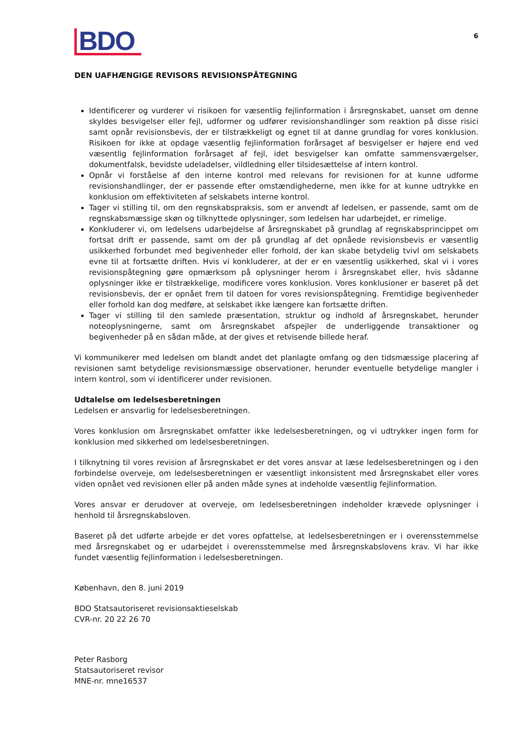BDO
6
DEN UAFHÆNGIGE REVISORS REVISIONSPÅTEGNING
Identificerer og vurderer vi risikoen for væsentlig fejlinformation i årsregnskabet, uanset om denne skyldes besvigelser eller fejl, udformer og udfører revisionshandlinger som reaktion på disse risici samt opnår revisionsbevis, der er tilstrækkeligt og egnet til at danne grundlag for vores konklusion. Risikoen for ikke at opdage væsentlig fejlinformation forårsaget af besvigelser er højere end ved væsentlig fejlinformation forårsaget af fejl, idet besvigelser kan omfatte sammensværgelser, dokumentfalsk, bevidste udeladelser, vildledning eller tilsidesættelse af intern kontrol.
Opnår vi forståelse af den interne kontrol med relevans for revisionen for at kunne udforme revisionshandlinger, der er passende efter omstændighederne, men ikke for at kunne udtrykke en konklusion om effektiviteten af selskabets interne kontrol.
Tager vi stilling til, om den regnskabspraksis, som er anvendt af ledelsen, er passende, samt om de regnskabsmæssige skøn og tilknyttede oplysninger, som ledelsen har udarbejdet, er rimelige.
Konkluderer vi, om ledelsens udarbejdelse af årsregnskabet på grundlag af regnskabsprincippet om fortsat drift er passende, samt om der på grundlag af det opnåede revisionsbevis er væsentlig usikkerhed forbundet med begivenheder eller forhold, der kan skabe betydelig tvivl om selskabets evne til at fortsætte driften. Hvis vi konkluderer, at der er en væsentlig usikkerhed, skal vi i vores revisionspåtegning gøre opmærksom på oplysninger herom i årsregnskabet eller, hvis sådanne oplysninger ikke er tilstrækkelige, modificere vores konklusion. Vores konklusioner er baseret på det revisionsbevis, der er opnået frem til datoen for vores revisionspåtegning. Fremtidige begivenheder eller forhold kan dog medføre, at selskabet ikke længere kan fortsætte driften.
Tager vi stilling til den samlede præsentation, struktur og indhold af årsregnskabet, herunder noteoplysningerne, samt om årsregnskabet afspejler de underliggende transaktioner og begivenheder på en sådan måde, at der gives et retvisende billede heraf.
Vi kommunikerer med ledelsen om blandt andet det planlagte omfang og den tidsmæssige placering af revisionen samt betydelige revisionsmæssige observationer, herunder eventuelle betydelige mangler i intern kontrol, som vi identificerer under revisionen.
Udtalelse om ledelsesberetningen
Ledelsen er ansvarlig for ledelsesberetningen.
Vores konklusion om årsregnskabet omfatter ikke ledelsesberetningen, og vi udtrykker ingen form for konklusion med sikkerhed om ledelsesberetningen.
I tilknytning til vores revision af årsregnskabet er det vores ansvar at læse ledelsesberetningen og i den forbindelse overveje, om ledelsesberetningen er væsentligt inkonsistent med årsregnskabet eller vores viden opnået ved revisionen eller på anden måde synes at indeholde væsentlig fejlinformation.
Vores ansvar er derudover at overveje, om ledelsesberetningen indeholder krævede oplysninger i henhold til årsregnskabsloven.
Baseret på det udførte arbejde er det vores opfattelse, at ledelsesberetningen er i overensstemmelse med årsregnskabet og er udarbejdet i overensstemmelse med årsregnskabslovens krav. Vi har ikke fundet væsentlig fejlinformation i ledelsesberetningen.
København, den 8. juni 2019
BDO Statsautoriseret revisionsaktieselskab
CVR-nr. 20 22 26 70
Peter Rasborg
Statsautoriseret revisor
MNE-nr. mne16537